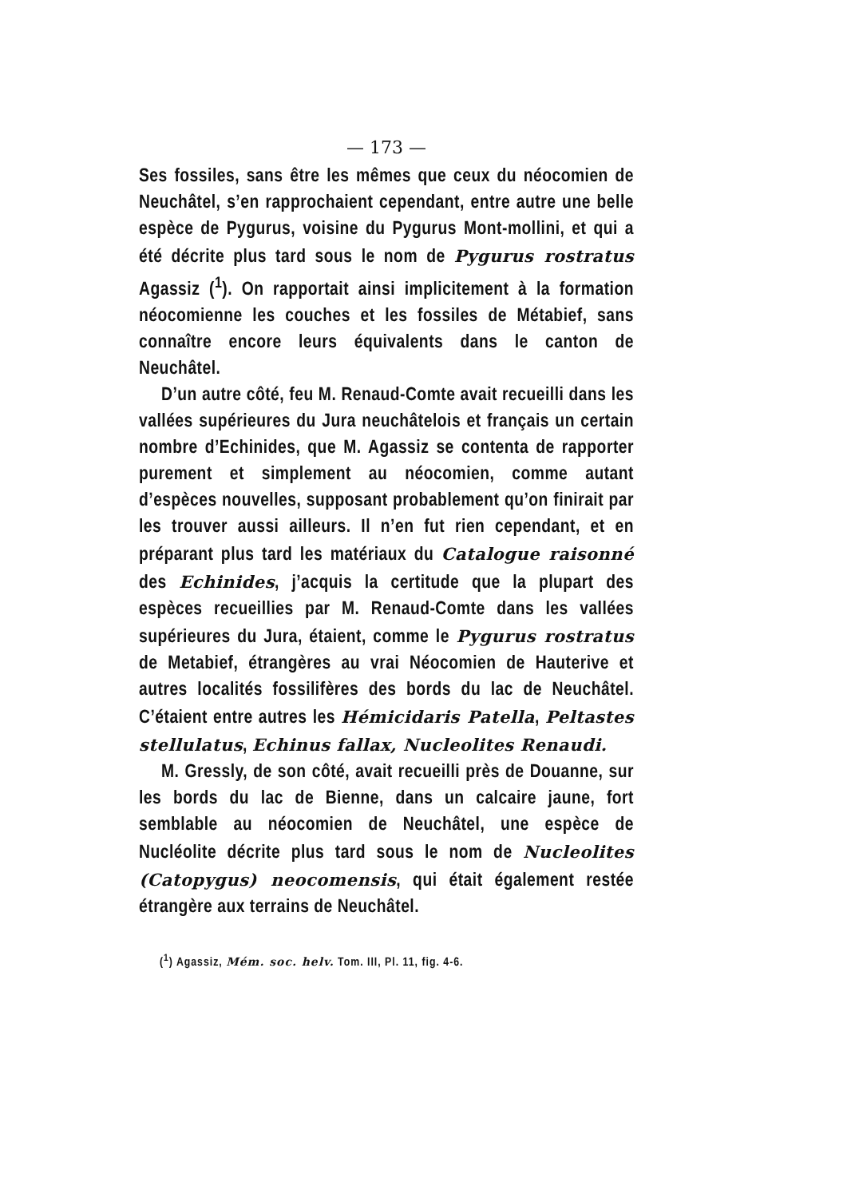— 173 —
Ses fossiles, sans être les mêmes que ceux du néocomien de Neuchâtel, s’en rapprochaient cependant, entre autre une belle espèce de Pygurus, voisine du Pygurus Mont-mollini, et qui a été décrite plus tard sous le nom de Pygurus rostratus Agassiz (<sup>1</sup>). On rapportait ainsi implicitement à la formation néocomienne les couches et les fossiles de Métabief, sans connaître encore leurs équivalents dans le canton de Neuchâtel.
D’un autre côté, feu M. Renaud-Comte avait recueilli dans les vallées supérieures du Jura neuchâtelois et français un certain nombre d’Echinides, que M. Agassiz se contenta de rapporter purement et simplement au néocomien, comme autant d’espèces nouvelles, supposant probablement qu’on finirait par les trouver aussi ailleurs. Il n’en fut rien cependant, et en préparant plus tard les matériaux du Catalogue raisonné des Echinides, j’acquis la certitude que la plupart des espèces recueillies par M. Renaud-Comte dans les vallées supérieures du Jura, étaient, comme le Pygurus rostratus de Metabief, étrangères au vrai Néocomien de Hauterive et autres localités fossilifères des bords du lac de Neuchâtel. C’étaient entre autres les Hémicidaris Patella, Peltastes stellulatus, Echinus fallax, Nucleolites Renaudi.
M. Gressly, de son côté, avait recueilli près de Douanne, sur les bords du lac de Bienne, dans un calcaire jaune, fort semblable au néocomien de Neuchâtel, une espèce de Nucléolite décrite plus tard sous le nom de Nucleolites (Catopygus) neocomensis, qui était également restée étrangère aux terrains de Neuchâtel.
(<sup>1</sup>) Agassiz, Mém. soc. helv. Tom. III, Pl. 11, fig. 4-6.